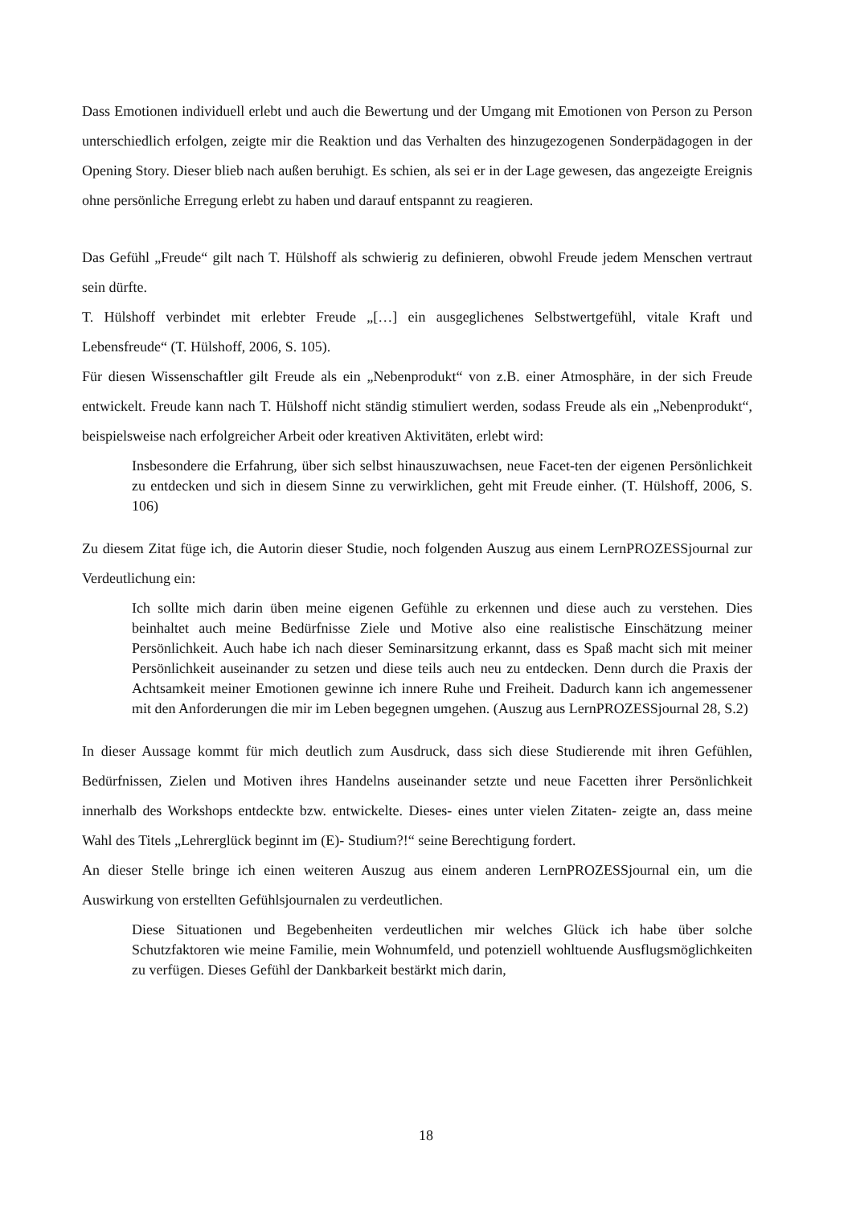Dass Emotionen individuell erlebt und auch die Bewertung und der Umgang mit Emotionen von Person zu Person unterschiedlich erfolgen, zeigte mir die Reaktion und das Verhalten des hinzugezogenen Sonderpädagogen in der Opening Story. Dieser blieb nach außen beruhigt. Es schien, als sei er in der Lage gewesen, das angezeigte Ereignis ohne persönliche Erregung erlebt zu haben und darauf entspannt zu reagieren.
Das Gefühl „Freude“ gilt nach T. Hülshoff als schwierig zu definieren, obwohl Freude jedem Menschen vertraut sein dürfte.
T. Hülshoff verbindet mit erlebter Freude „[…] ein ausgeglichenes Selbstwertgefühl, vitale Kraft und Lebensfreude“ (T. Hülshoff, 2006, S. 105).
Für diesen Wissenschaftler gilt Freude als ein „Nebenprodukt“ von z.B. einer Atmosphäre, in der sich Freude entwickelt. Freude kann nach T. Hülshoff nicht ständig stimuliert werden, sodass Freude als ein „Nebenprodukt“, beispielsweise nach erfolgreicher Arbeit oder kreativen Aktivitäten, erlebt wird:
Insbesondere die Erfahrung, über sich selbst hinauszuwachsen, neue Facet-ten der eigenen Persönlichkeit zu entdecken und sich in diesem Sinne zu verwirklichen, geht mit Freude einher. (T. Hülshoff, 2006, S. 106)
Zu diesem Zitat füge ich, die Autorin dieser Studie, noch folgenden Auszug aus einem LernPROZESSjournal zur Verdeutlichung ein:
Ich sollte mich darin üben meine eigenen Gefühle zu erkennen und diese auch zu verstehen. Dies beinhaltet auch meine Bedürfnisse Ziele und Motive also eine realistische Einschätzung meiner Persönlichkeit. Auch habe ich nach dieser Seminarsitzung erkannt, dass es Spaß macht sich mit meiner Persönlichkeit auseinander zu setzen und diese teils auch neu zu entdecken. Denn durch die Praxis der Achtsamkeit meiner Emotionen gewinne ich innere Ruhe und Freiheit. Dadurch kann ich angemessener mit den Anforderungen die mir im Leben begegnen umgehen. (Auszug aus LernPROZESSjournal 28, S.2)
In dieser Aussage kommt für mich deutlich zum Ausdruck, dass sich diese Studierende mit ihren Gefühlen, Bedürfnissen, Zielen und Motiven ihres Handelns auseinander setzte und neue Facetten ihrer Persönlichkeit innerhalb des Workshops entdeckte bzw. entwickelte. Dieses- eines unter vielen Zitaten- zeigte an, dass meine Wahl des Titels „Lehrerglück beginnt im (E)- Studium?!“ seine Berechtigung fordert.
An dieser Stelle bringe ich einen weiteren Auszug aus einem anderen LernPROZESSjournal ein, um die Auswirkung von erstellten Gefühlsjournalen zu verdeutlichen.
Diese Situationen und Begebenheiten verdeutlichen mir welches Glück ich habe über solche Schutzfaktoren wie meine Familie, mein Wohnumfeld, und potenziell wohltuende Ausflugsmöglichkeiten zu verfügen. Dieses Gefühl der Dankbarkeit bestärkt mich darin,
18